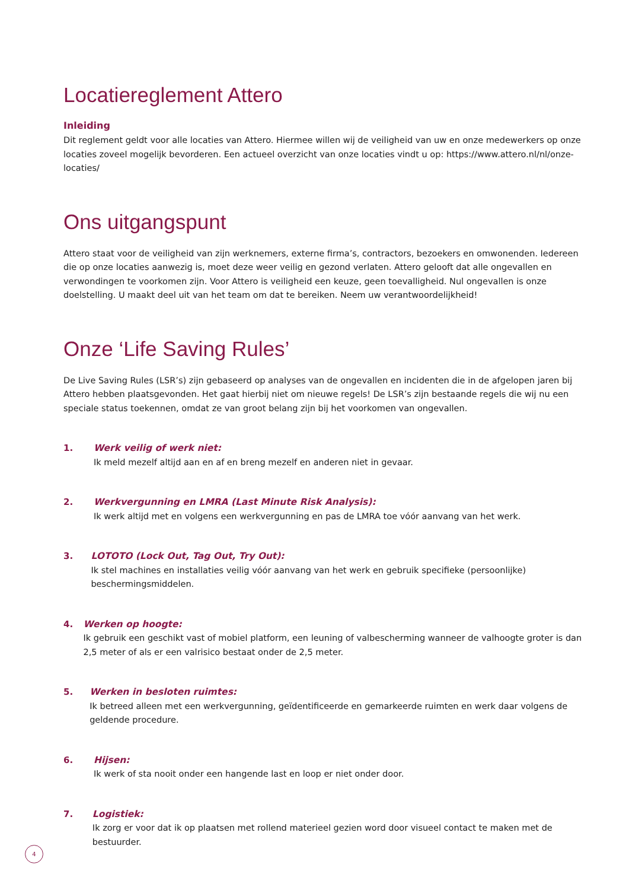Locatiereglement Attero
Inleiding
Dit reglement geldt voor alle locaties van Attero. Hiermee willen wij de veiligheid van uw en onze medewerkers op onze locaties zoveel mogelijk bevorderen. Een actueel overzicht van onze locaties vindt u op: https://www.attero.nl/nl/onze-locaties/
Ons uitgangspunt
Attero staat voor de veiligheid van zijn werknemers, externe firma’s, contractors, bezoekers en omwonenden. Iedereen die op onze locaties aanwezig is, moet deze weer veilig en gezond verlaten. Attero gelooft dat alle ongevallen en verwondingen te voorkomen zijn. Voor Attero is veiligheid een keuze, geen toevalligheid. Nul ongevallen is onze doelstelling. U maakt deel uit van het team om dat te bereiken. Neem uw verantwoordelijkheid!
Onze ‘Life Saving Rules’
De Live Saving Rules (LSR’s) zijn gebaseerd op analyses van de ongevallen en incidenten die in de afgelopen jaren bij Attero hebben plaatsgevonden. Het gaat hierbij niet om nieuwe regels! De LSR’s zijn bestaande regels die wij nu een speciale status toekennen, omdat ze van groot belang zijn bij het voorkomen van ongevallen.
1. Werk veilig of werk niet:
Ik meld mezelf altijd aan en af en breng mezelf en anderen niet in gevaar.
2. Werkvergunning en LMRA (Last Minute Risk Analysis):
Ik werk altijd met en volgens een werkvergunning en pas de LMRA toe vóór aanvang van het werk.
3. LOTOTO (Lock Out, Tag Out, Try Out):
Ik stel machines en installaties veilig vóór aanvang van het werk en gebruik specifieke (persoonlijke) beschermingsmiddelen.
4. Werken op hoogte:
Ik gebruik een geschikt vast of mobiel platform, een leuning of valbescherming wanneer de valhoogte groter is dan 2,5 meter of als er een valrisico bestaat onder de 2,5 meter.
5. Werken in besloten ruimtes:
Ik betreed alleen met een werkvergunning, geïdentificeerde en gemarkeerde ruimten en werk daar volgens de geldende procedure.
6. Hijsen:
Ik werk of sta nooit onder een hangende last en loop er niet onder door.
7. Logistiek:
Ik zorg er voor dat ik op plaatsen met rollend materieel gezien word door visueel contact te maken met de bestuurder.
4